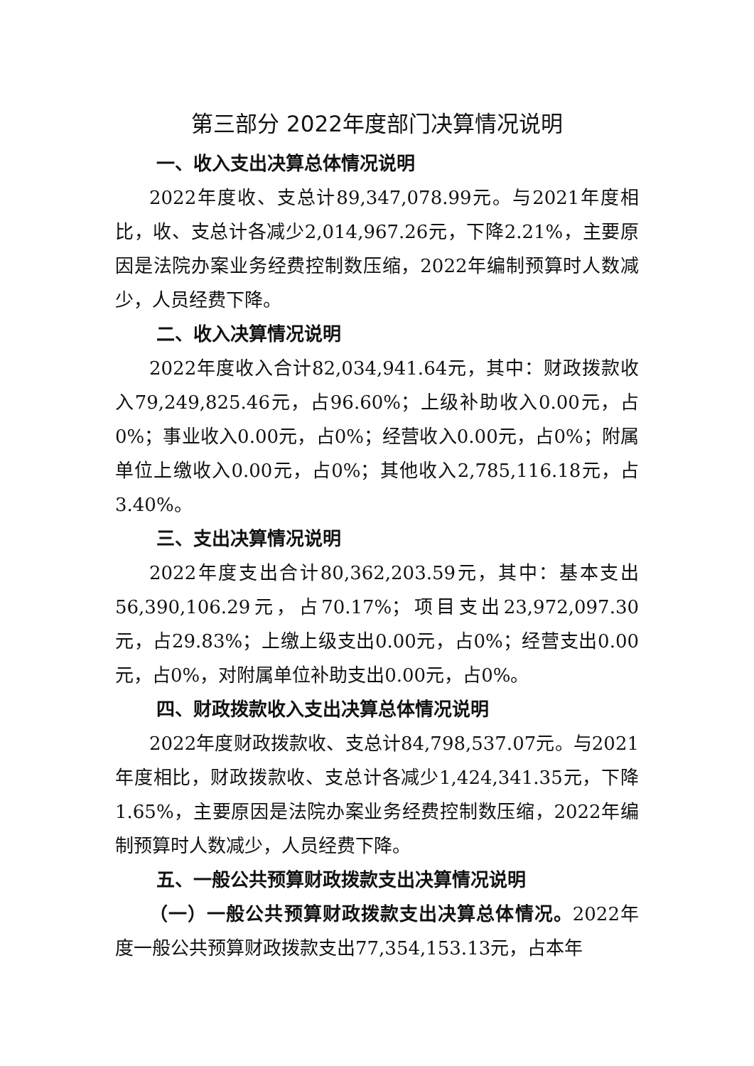第三部分 2022年度部门决算情况说明
一、收入支出决算总体情况说明
2022年度收、支总计89,347,078.99元。与2021年度相比，收、支总计各减少2,014,967.26元，下降2.21%，主要原因是法院办案业务经费控制数压缩，2022年编制预算时人数减少，人员经费下降。
二、收入决算情况说明
2022年度收入合计82,034,941.64元，其中：财政拨款收入79,249,825.46元，占96.60%；上级补助收入0.00元，占0%；事业收入0.00元，占0%；经营收入0.00元，占0%；附属单位上缴收入0.00元，占0%；其他收入2,785,116.18元，占3.40%。
三、支出决算情况说明
2022年度支出合计80,362,203.59元，其中：基本支出56,390,106.29元，占70.17%；项目支出23,972,097.30元，占29.83%；上缴上级支出0.00元，占0%；经营支出0.00元，占0%，对附属单位补助支出0.00元，占0%。
四、财政拨款收入支出决算总体情况说明
2022年度财政拨款收、支总计84,798,537.07元。与2021年度相比，财政拨款收、支总计各减少1,424,341.35元，下降1.65%，主要原因是法院办案业务经费控制数压缩，2022年编制预算时人数减少，人员经费下降。
五、一般公共预算财政拨款支出决算情况说明
（一）一般公共预算财政拨款支出决算总体情况。2022年度一般公共预算财政拨款支出77,354,153.13元，占本年